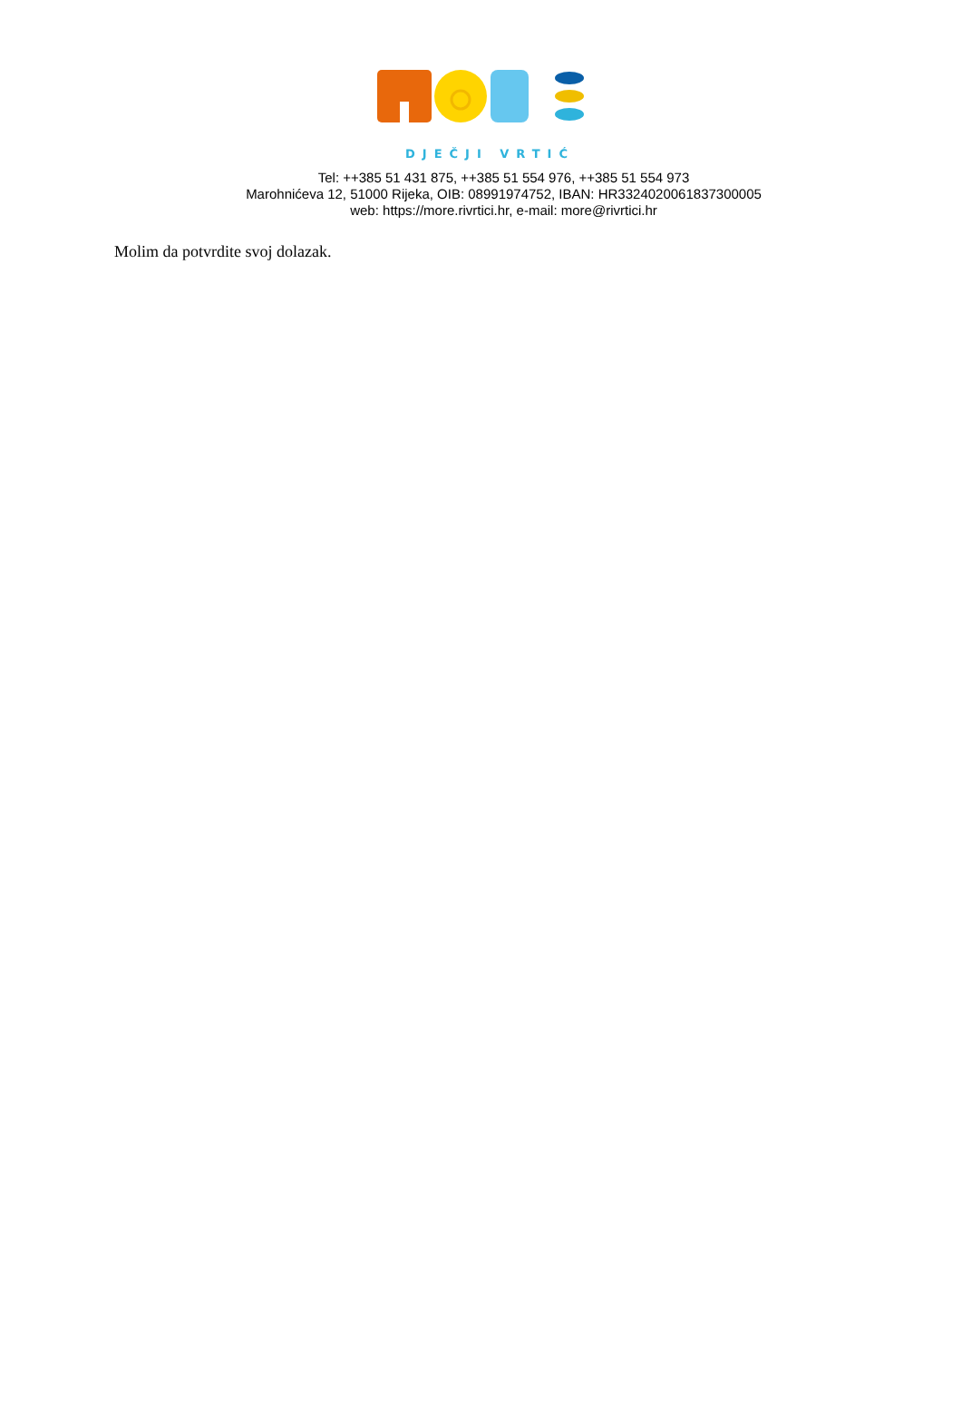DJEČJI VRTIĆ
Tel: ++385 51 431 875, ++385 51 554 976, ++385 51 554 973
Marohnićeva 12, 51000 Rijeka, OIB: 08991974752, IBAN: HR3324020061837300005
web: https://more.rivrtici.hr, e-mail: more@rivrtici.hr
Molim da potvrdite svoj dolazak.